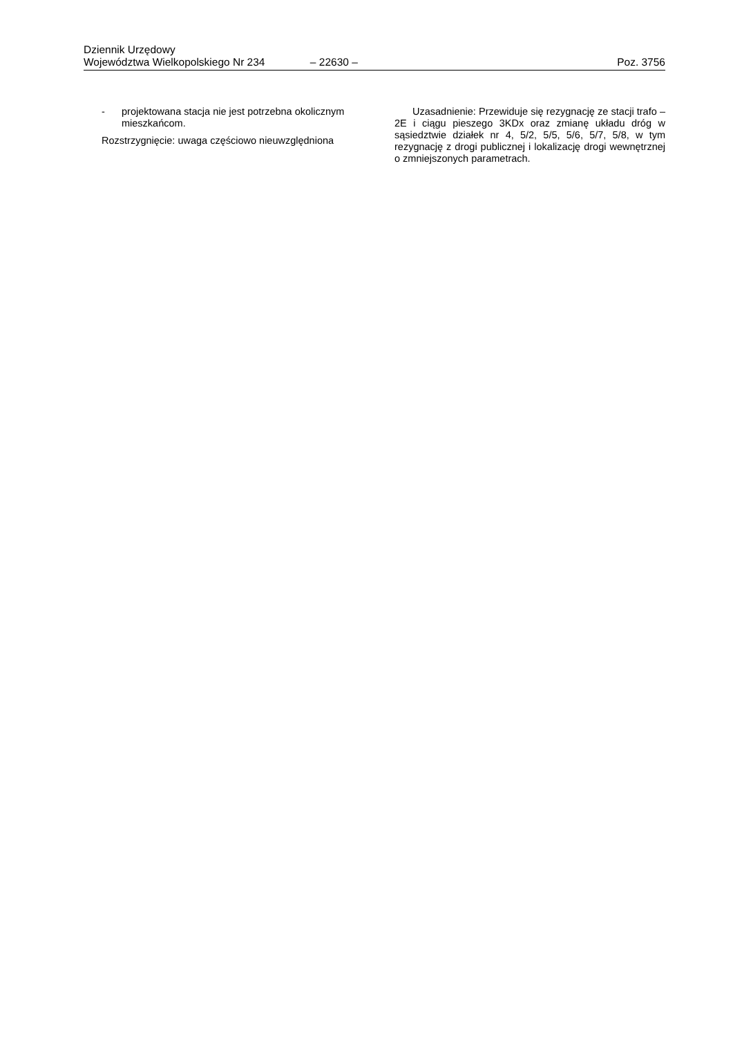Dziennik Urzędowy
Województwa Wielkopolskiego Nr 234 – 22630 – Poz. 3756
- projektowana stacja nie jest potrzebna okolicznym mieszkańcom.
Rozstrzygnięcie: uwaga częściowo nieuwzględniona
Uzasadnienie: Przewiduje się rezygnację ze stacji trafo – 2E i ciągu pieszego 3KDx oraz zmianę układu dróg w sąsiedztwie działek nr 4, 5/2, 5/5, 5/6, 5/7, 5/8, w tym rezygnację z drogi publicznej i lokalizację drogi wewnętrznej o zmniejszonych parametrach.